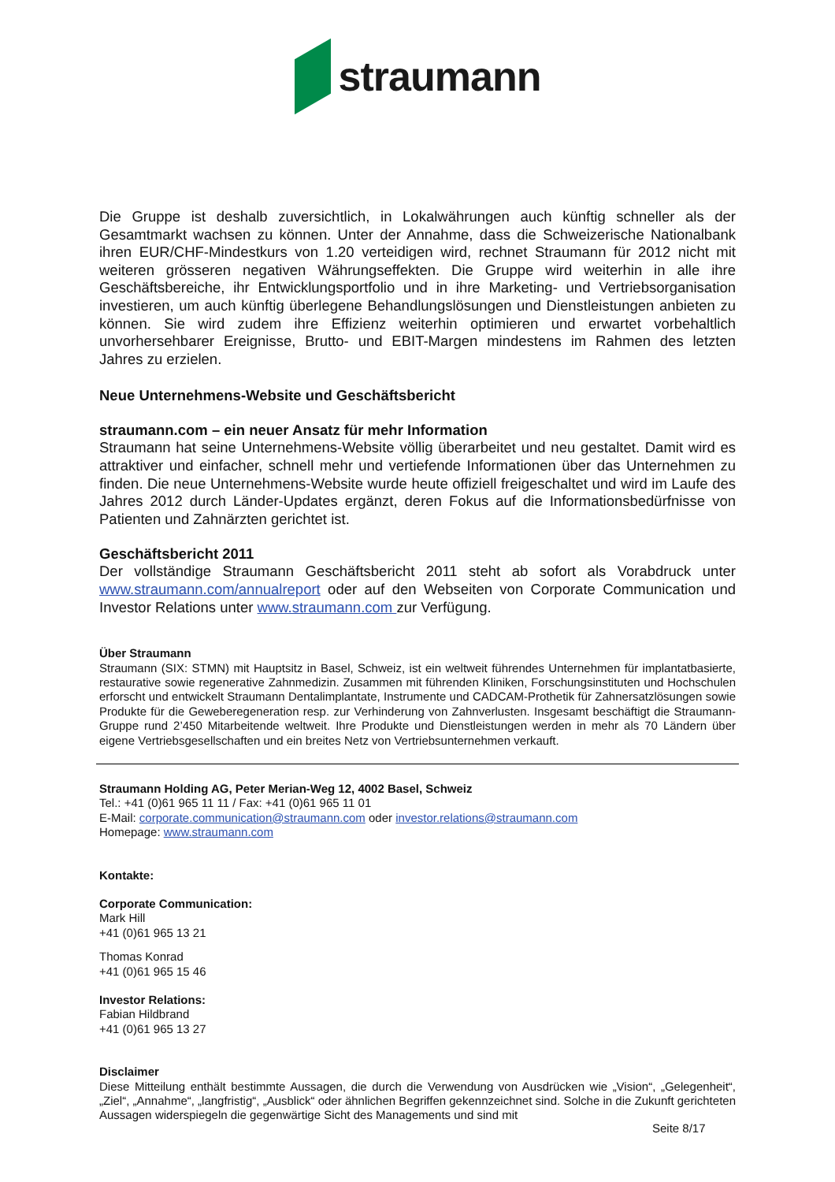straumann
Die Gruppe ist deshalb zuversichtlich, in Lokalwährungen auch künftig schneller als der Gesamtmarkt wachsen zu können. Unter der Annahme, dass die Schweizerische Nationalbank ihren EUR/CHF-Mindestkurs von 1.20 verteidigen wird, rechnet Straumann für 2012 nicht mit weiteren grösseren negativen Währungseffekten. Die Gruppe wird weiterhin in alle ihre Geschäftsbereiche, ihr Entwicklungsportfolio und in ihre Marketing- und Vertriebsorganisation investieren, um auch künftig überlegene Behandlungslösungen und Dienstleistungen anbieten zu können. Sie wird zudem ihre Effizienz weiterhin optimieren und erwartet vorbehaltlich unvorhersehbarer Ereignisse, Brutto- und EBIT-Margen mindestens im Rahmen des letzten Jahres zu erzielen.
Neue Unternehmens-Website und Geschäftsbericht
straumann.com – ein neuer Ansatz für mehr Information
Straumann hat seine Unternehmens-Website völlig überarbeitet und neu gestaltet. Damit wird es attraktiver und einfacher, schnell mehr und vertiefende Informationen über das Unternehmen zu finden. Die neue Unternehmens-Website wurde heute offiziell freigeschaltet und wird im Laufe des Jahres 2012 durch Länder-Updates ergänzt, deren Fokus auf die Informationsbedürfnisse von Patienten und Zahnärzten gerichtet ist.
Geschäftsbericht 2011
Der vollständige Straumann Geschäftsbericht 2011 steht ab sofort als Vorabdruck unter www.straumann.com/annualreport oder auf den Webseiten von Corporate Communication und Investor Relations unter www.straumann.com zur Verfügung.
Über Straumann
Straumann (SIX: STMN) mit Hauptsitz in Basel, Schweiz, ist ein weltweit führendes Unternehmen für implantatbasierte, restaurative sowie regenerative Zahnmedizin. Zusammen mit führenden Kliniken, Forschungsinstituten und Hochschulen erforscht und entwickelt Straumann Dentalimplantate, Instrumente und CADCAM-Prothetik für Zahnersatzlösungen sowie Produkte für die Geweberegeneration resp. zur Verhinderung von Zahnverlusten. Insgesamt beschäftigt die Straumann-Gruppe rund 2’450 Mitarbeitende weltweit. Ihre Produkte und Dienstleistungen werden in mehr als 70 Ländern über eigene Vertriebsgesellschaften und ein breites Netz von Vertriebsunternehmen verkauft.
Straumann Holding AG, Peter Merian-Weg 12, 4002 Basel, Schweiz
Tel.: +41 (0)61 965 11 11 / Fax: +41 (0)61 965 11 01
E-Mail: corporate.communication@straumann.com oder investor.relations@straumann.com
Homepage: www.straumann.com
Kontakte:
Corporate Communication:
Mark Hill
+41 (0)61 965 13 21
Thomas Konrad
+41 (0)61 965 15 46
Investor Relations:
Fabian Hildbrand
+41 (0)61 965 13 27
Disclaimer
Diese Mitteilung enthält bestimmte Aussagen, die durch die Verwendung von Ausdrücken wie „Vision“, „Gelegenheit“, „Ziel“, „Annahme“, „langfristig“, „Ausblick“ oder ähnlichen Begriffen gekennzeichnet sind. Solche in die Zukunft gerichteten Aussagen widerspiegeln die gegenwärtige Sicht des Managements und sind mit
Seite 8/17